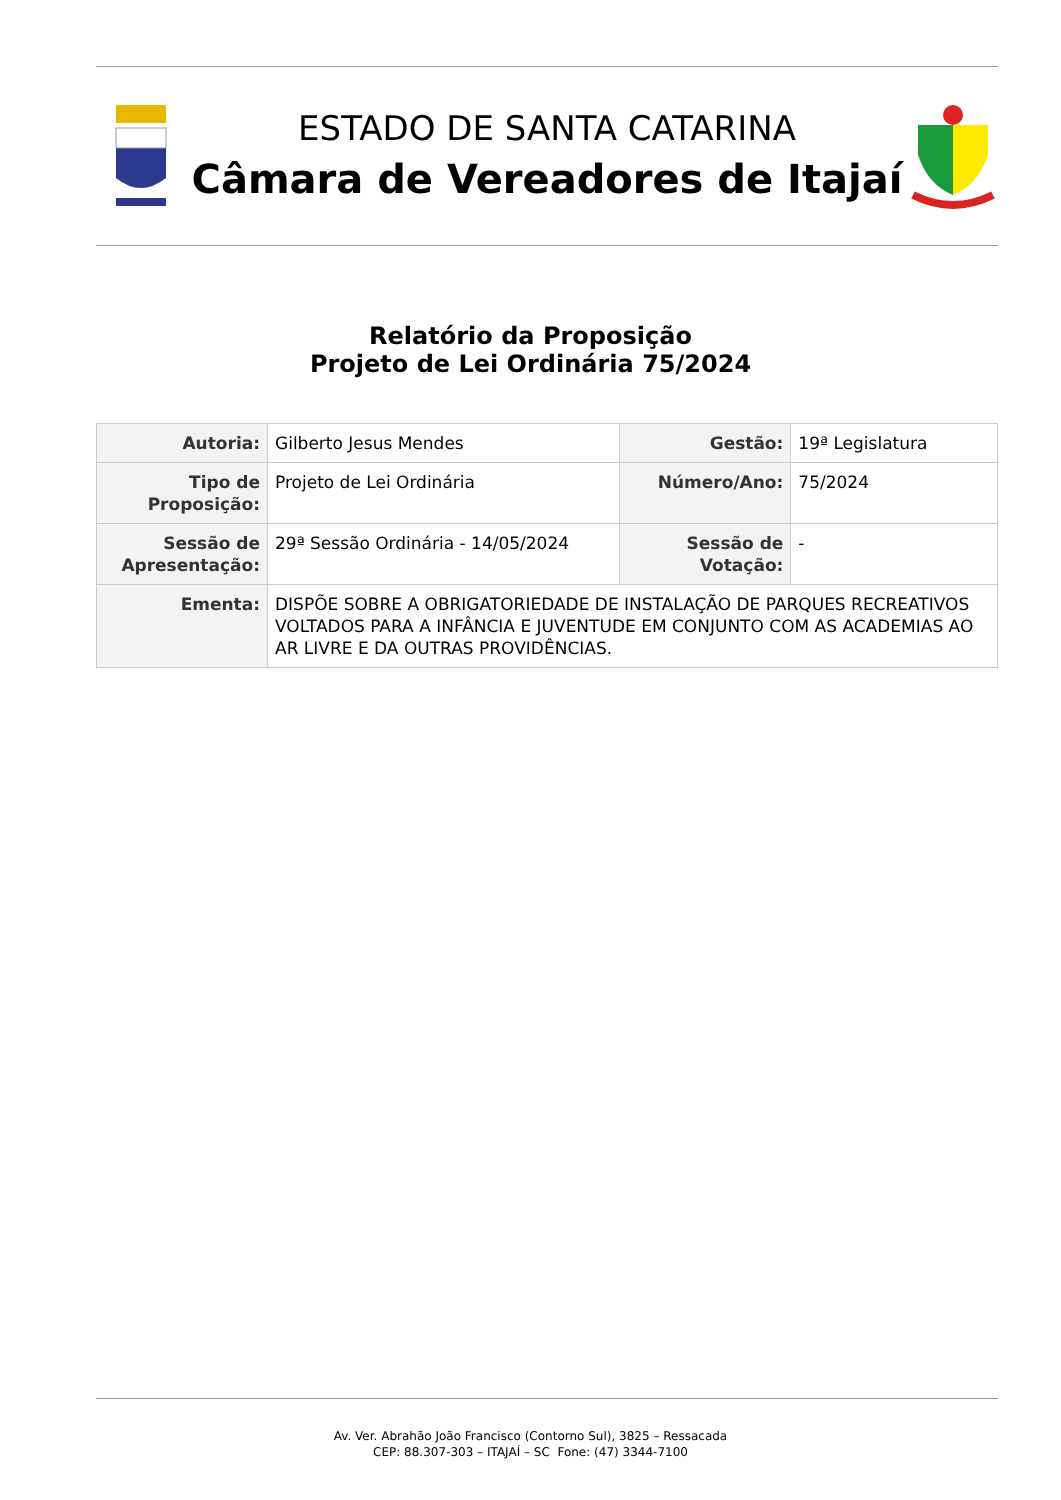ESTADO DE SANTA CATARINA
Câmara de Vereadores de Itajaí
Relatório da Proposição
Projeto de Lei Ordinária 75/2024
| Autoria: | Gilberto Jesus Mendes | Gestão: | 19ª Legislatura |
| Tipo de Proposição: | Projeto de Lei Ordinária | Número/Ano: | 75/2024 |
| Sessão de Apresentação: | 29ª Sessão Ordinária - 14/05/2024 | Sessão de Votação: | - |
| Ementa: | DISPÕE SOBRE A OBRIGATORIEDADE DE INSTALAÇÃO DE PARQUES RECREATIVOS VOLTADOS PARA A INFÂNCIA E JUVENTUDE EM CONJUNTO COM AS ACADEMIAS AO AR LIVRE E DA OUTRAS PROVIDÊNCIAS. | | |
Av. Ver. Abrahão João Francisco (Contorno Sul), 3825 – Ressacada
CEP: 88.307-303 – ITAJAÍ – SC Fone: (47) 3344-7100